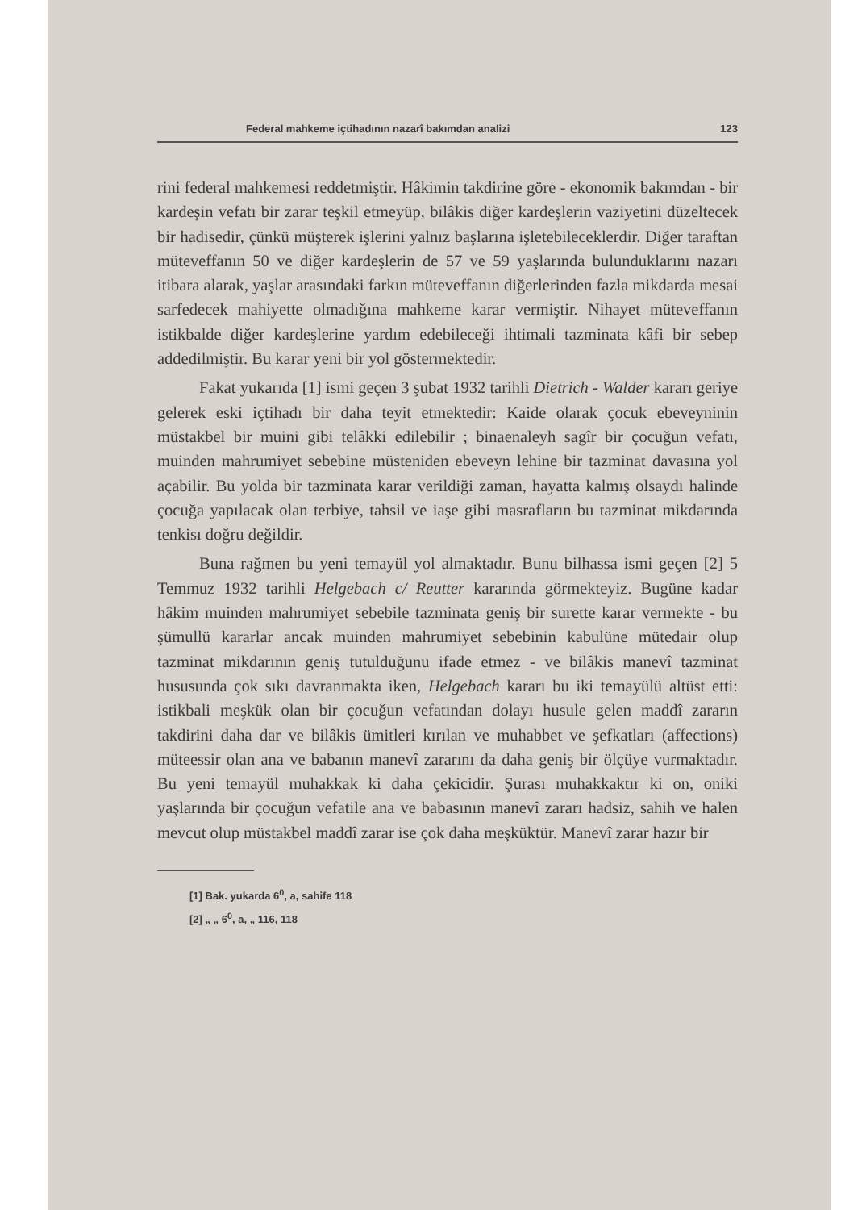Federal mahkeme içtihadının nazarî bakımdan analizi 123
rini federal mahkemesi reddetmiştir. Hâkimin takdirine göre - ekonomik bakımdan - bir kardeşin vefatı bir zarar teşkil etmeyüp, bilâkis diğer kardeşlerin vaziyetini düzeltecek bir hadisedir, çünkü müşterek işlerini yalnız başlarına işletebileceklerdir. Diğer taraftan müteveffanın 50 ve diğer kardeşlerin de 57 ve 59 yaşlarında bulunduklarını nazarı itibara alarak, yaşlar arasındaki farkın müteveffanın diğerlerinden fazla mikdarda mesai sarfedecek mahiyette olmadığına mahkeme karar vermiştir. Nihayet müteveffanın istikbalde diğer kardeşlerine yardım edebileceği ihtimali tazminata kâfi bir sebep addedilmiştir. Bu karar yeni bir yol göstermektedir.
Fakat yukarıda [1] ismi geçen 3 şubat 1932 tarihli Dietrich - Walder kararı geriye gelerek eski içtihadı bir daha teyit etmektedir: Kaide olarak çocuk ebeveyninin müstakbel bir muini gibi telâkki edilebilir ; binaenaleyh sagîr bir çocuğun vefatı, muinden mahrumiyet sebebine müsteniden ebeveyn lehine bir tazminat davasına yol açabilir. Bu yolda bir tazminata karar verildiği zaman, hayatta kalmış olsaydı halinde çocuğa yapılacak olan terbiye, tahsil ve iaşe gibi masrafların bu tazminat mikdarında tenkisı doğru değildir.
Buna rağmen bu yeni temayül yol almaktadır. Bunu bilhassa ismi geçen [2] 5 Temmuz 1932 tarihli Helgebach c/ Reutter kararında görmekteyiz. Bugüne kadar hâkim muinden mahrumiyet sebebile tazminata geniş bir surette karar vermekte - bu şümullü kararlar ancak muinden mahrumiyet sebebinin kabulüne mütedair olup tazminat mikdarının geniş tutulduğunu ifade etmez - ve bilâkis manevî tazminat hususunda çok sıkı davranmakta iken, Helgebach kararı bu iki temayülü altüst etti: istikbali meşkük olan bir çocuğun vefatından dolayı husule gelen maddî zararın takdirini daha dar ve bilâkis ümitleri kırılan ve muhabbet ve şefkatları (affections) müteessir olan ana ve babanın manevî zararını da daha geniş bir ölçüye vurmaktadır. Bu yeni temayül muhakkak ki daha çekicidir. Şurası muhakkaktır ki on, oniki yaşlarında bir çocuğun vefatile ana ve babasının manevî zararı hadsiz, sahih ve halen mevcut olup müstakbel maddî zarar ise çok daha meşküktür. Manevî zarar hazır bir
[1] Bak. yukarda 6<sup>0</sup>, a, sahife 118
[2] „ „ 6<sup>0</sup>, a, „ 116, 118